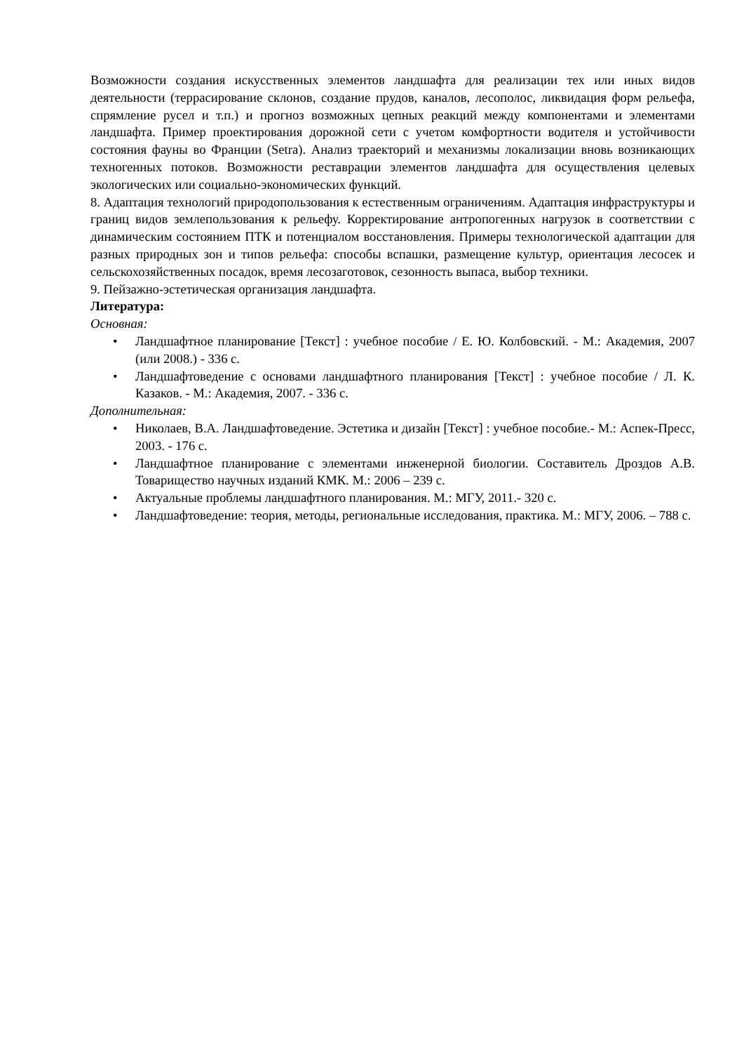Возможности создания искусственных элементов ландшафта для реализации тех или иных видов деятельности (террасирование склонов, создание прудов, каналов, лесополос, ликвидация форм рельефа, спрямление русел и т.п.) и прогноз возможных цепных реакций между компонентами и элементами ландшафта. Пример проектирования дорожной сети с учетом комфортности водителя и устойчивости состояния фауны во Франции (Setra). Анализ траекторий и механизмы локализации вновь возникающих техногенных потоков. Возможности реставрации элементов ландшафта для осуществления целевых экологических или социально-экономических функций.
8. Адаптация технологий природопользования к естественным ограничениям. Адаптация инфраструктуры и границ видов землепользования к рельефу. Корректирование антропогенных нагрузок в соответствии с динамическим состоянием ПТК и потенциалом восстановления. Примеры технологической адаптации для разных природных зон и типов рельефа: способы вспашки, размещение культур, ориентация лесосек и сельскохозяйственных посадок, время лесозаготовок, сезонность выпаса, выбор техники.
9. Пейзажно-эстетическая организация ландшафта.
Литература:
Основная:
• Ландшафтное планирование [Текст] : учебное пособие / Е. Ю. Колбовский. - М.: Академия, 2007 (или 2008.) - 336 с.
• Ландшафтоведение с основами ландшафтного планирования [Текст] : учебное пособие / Л. К. Казаков. - М.: Академия, 2007. - 336 с.
Дополнительная:
• Николаев, В.А. Ландшафтоведение. Эстетика и дизайн [Текст] : учебное пособие.- М.: Аспек-Пресс, 2003. - 176 с.
• Ландшафтное планирование с элементами инженерной биологии. Составитель Дроздов А.В. Товарищество научных изданий КМК. М.: 2006 – 239 с.
• Актуальные проблемы ландшафтного планирования. М.: МГУ, 2011.- 320 с.
• Ландшафтоведение: теория, методы, региональные исследования, практика. М.: МГУ, 2006. – 788 с.